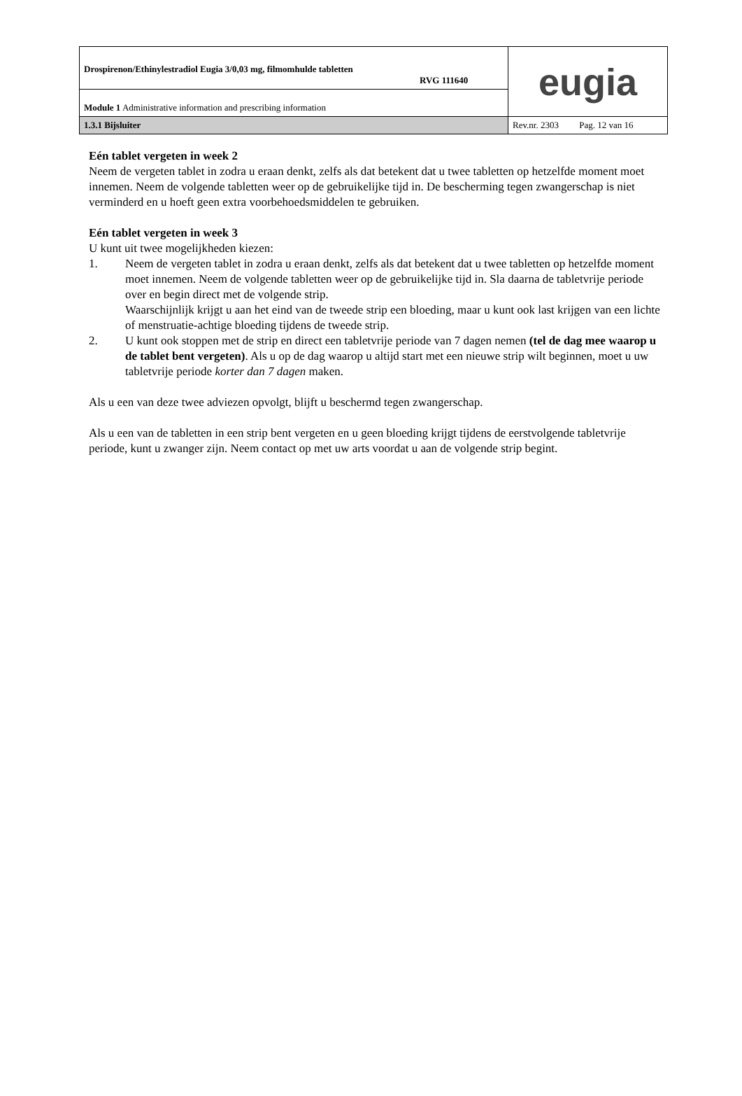| Drospirenon/Ethinylestradiol Eugia 3/0,03 mg, filmomhulde tabletten RVG 111640 | eugia |
| Module 1 Administrative information and prescribing information | |
| 1.3.1 Bijsluiter | Rev.nr. 2303 Pag. 12 van 16 |
Eén tablet vergeten in week 2
Neem de vergeten tablet in zodra u eraan denkt, zelfs als dat betekent dat u twee tabletten op hetzelfde moment moet innemen. Neem de volgende tabletten weer op de gebruikelijke tijd in. De bescherming tegen zwangerschap is niet verminderd en u hoeft geen extra voorbehoedsmiddelen te gebruiken.
Eén tablet vergeten in week 3
U kunt uit twee mogelijkheden kiezen:
1. Neem de vergeten tablet in zodra u eraan denkt, zelfs als dat betekent dat u twee tabletten op hetzelfde moment moet innemen. Neem de volgende tabletten weer op de gebruikelijke tijd in. Sla daarna de tabletvrije periode over en begin direct met de volgende strip.
Waarschijnlijk krijgt u aan het eind van de tweede strip een bloeding, maar u kunt ook last krijgen van een lichte of menstruatie-achtige bloeding tijdens de tweede strip.
2. U kunt ook stoppen met de strip en direct een tabletvrije periode van 7 dagen nemen (tel de dag mee waarop u de tablet bent vergeten). Als u op de dag waarop u altijd start met een nieuwe strip wilt beginnen, moet u uw tabletvrije periode korter dan 7 dagen maken.
Als u een van deze twee adviezen opvolgt, blijft u beschermd tegen zwangerschap.
Als u een van de tabletten in een strip bent vergeten en u geen bloeding krijgt tijdens de eerstvolgende tabletvrije periode, kunt u zwanger zijn. Neem contact op met uw arts voordat u aan de volgende strip begint.